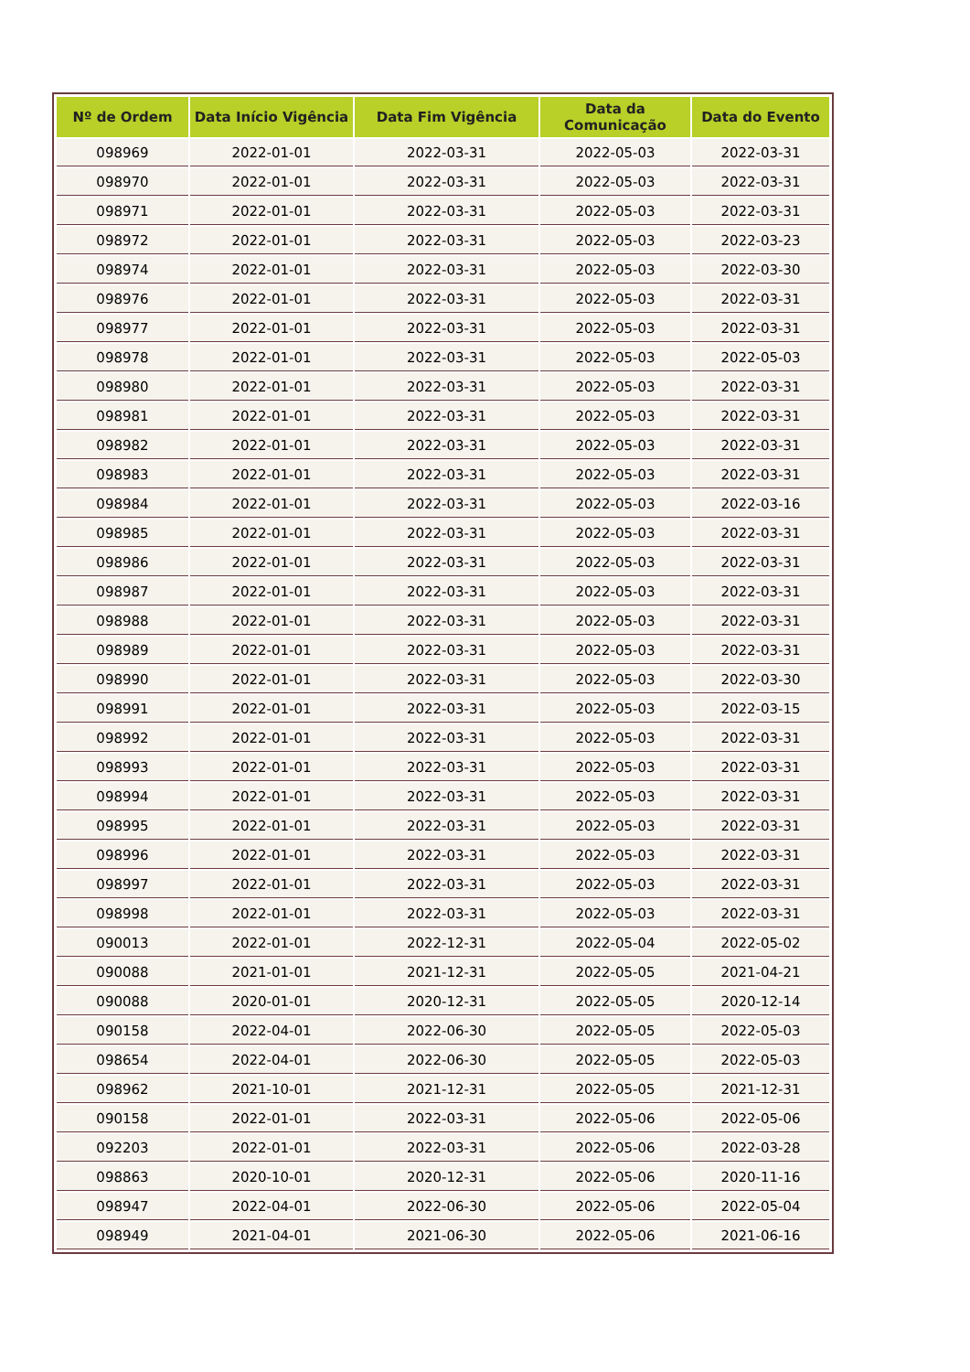| Nº de Ordem | Data Início Vigência | Data Fim Vigência | Data da Comunicação | Data do Evento |
| --- | --- | --- | --- | --- |
| 098969 | 2022-01-01 | 2022-03-31 | 2022-05-03 | 2022-03-31 |
| 098970 | 2022-01-01 | 2022-03-31 | 2022-05-03 | 2022-03-31 |
| 098971 | 2022-01-01 | 2022-03-31 | 2022-05-03 | 2022-03-31 |
| 098972 | 2022-01-01 | 2022-03-31 | 2022-05-03 | 2022-03-23 |
| 098974 | 2022-01-01 | 2022-03-31 | 2022-05-03 | 2022-03-30 |
| 098976 | 2022-01-01 | 2022-03-31 | 2022-05-03 | 2022-03-31 |
| 098977 | 2022-01-01 | 2022-03-31 | 2022-05-03 | 2022-03-31 |
| 098978 | 2022-01-01 | 2022-03-31 | 2022-05-03 | 2022-05-03 |
| 098980 | 2022-01-01 | 2022-03-31 | 2022-05-03 | 2022-03-31 |
| 098981 | 2022-01-01 | 2022-03-31 | 2022-05-03 | 2022-03-31 |
| 098982 | 2022-01-01 | 2022-03-31 | 2022-05-03 | 2022-03-31 |
| 098983 | 2022-01-01 | 2022-03-31 | 2022-05-03 | 2022-03-31 |
| 098984 | 2022-01-01 | 2022-03-31 | 2022-05-03 | 2022-03-16 |
| 098985 | 2022-01-01 | 2022-03-31 | 2022-05-03 | 2022-03-31 |
| 098986 | 2022-01-01 | 2022-03-31 | 2022-05-03 | 2022-03-31 |
| 098987 | 2022-01-01 | 2022-03-31 | 2022-05-03 | 2022-03-31 |
| 098988 | 2022-01-01 | 2022-03-31 | 2022-05-03 | 2022-03-31 |
| 098989 | 2022-01-01 | 2022-03-31 | 2022-05-03 | 2022-03-31 |
| 098990 | 2022-01-01 | 2022-03-31 | 2022-05-03 | 2022-03-30 |
| 098991 | 2022-01-01 | 2022-03-31 | 2022-05-03 | 2022-03-15 |
| 098992 | 2022-01-01 | 2022-03-31 | 2022-05-03 | 2022-03-31 |
| 098993 | 2022-01-01 | 2022-03-31 | 2022-05-03 | 2022-03-31 |
| 098994 | 2022-01-01 | 2022-03-31 | 2022-05-03 | 2022-03-31 |
| 098995 | 2022-01-01 | 2022-03-31 | 2022-05-03 | 2022-03-31 |
| 098996 | 2022-01-01 | 2022-03-31 | 2022-05-03 | 2022-03-31 |
| 098997 | 2022-01-01 | 2022-03-31 | 2022-05-03 | 2022-03-31 |
| 098998 | 2022-01-01 | 2022-03-31 | 2022-05-03 | 2022-03-31 |
| 090013 | 2022-01-01 | 2022-12-31 | 2022-05-04 | 2022-05-02 |
| 090088 | 2021-01-01 | 2021-12-31 | 2022-05-05 | 2021-04-21 |
| 090088 | 2020-01-01 | 2020-12-31 | 2022-05-05 | 2020-12-14 |
| 090158 | 2022-04-01 | 2022-06-30 | 2022-05-05 | 2022-05-03 |
| 098654 | 2022-04-01 | 2022-06-30 | 2022-05-05 | 2022-05-03 |
| 098962 | 2021-10-01 | 2021-12-31 | 2022-05-05 | 2021-12-31 |
| 090158 | 2022-01-01 | 2022-03-31 | 2022-05-06 | 2022-05-06 |
| 092203 | 2022-01-01 | 2022-03-31 | 2022-05-06 | 2022-03-28 |
| 098863 | 2020-10-01 | 2020-12-31 | 2022-05-06 | 2020-11-16 |
| 098947 | 2022-04-01 | 2022-06-30 | 2022-05-06 | 2022-05-04 |
| 098949 | 2021-04-01 | 2021-06-30 | 2022-05-06 | 2021-06-16 |